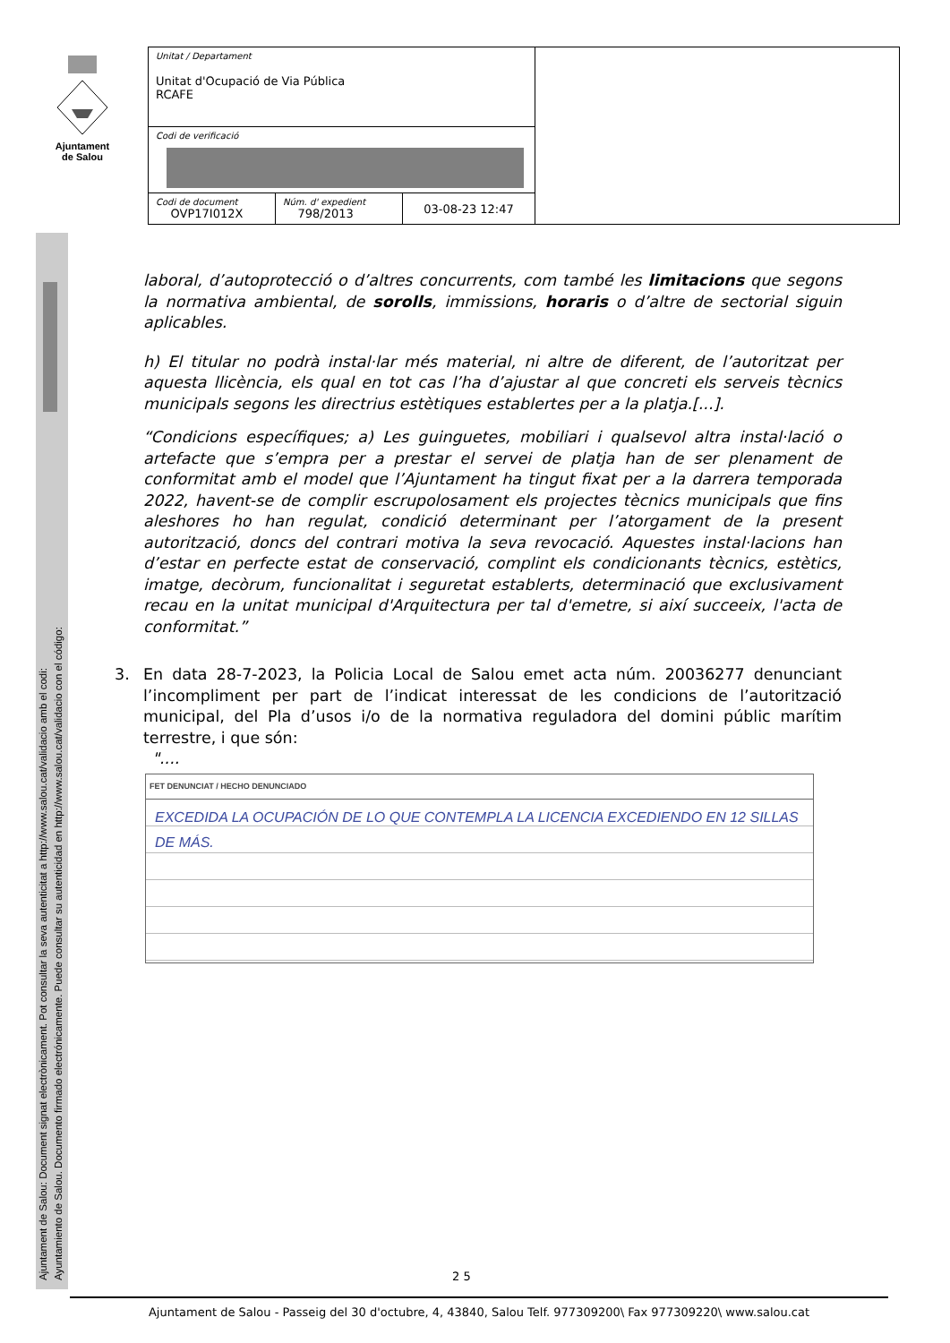Ajuntament
de Salou
Ajuntament de Salou: Document signat electrònicament. Pot consultar la seva autenticitat a http://www.salou.cat/validacio amb el codi:
Ayuntamiento de Salou. Documento firmado electrónicamente. Puede consultar su autenticidad en http://www.salou.cat/validacio con el código:
| Unitat / Departament Unitat d'Ocupació de Via Pública RCAFE | | | |
| Codi de verificació | | | |
| Codi de document OVP17I012X | Núm. d' expedient 798/2013 | 03-08-23 12:47 | |
laboral, d’autoprotecció o d’altres concurrents, com també les limitacions que segons la normativa ambiental, de sorolls, immissions, horaris o d’altre de sectorial siguin aplicables.
h) El titular no podrà instal·lar més material, ni altre de diferent, de l’autoritzat per aquesta llicència, els qual en tot cas l’ha d’ajustar al que concreti els serveis tècnics municipals segons les directrius estètiques establertes per a la platja.[...].
“Condicions específiques; a) Les guinguetes, mobiliari i qualsevol altra instal·lació o artefacte que s’empra per a prestar el servei de platja han de ser plenament de conformitat amb el model que l’Ajuntament ha tingut fixat per a la darrera temporada 2022, havent-se de complir escrupolosament els projectes tècnics municipals que fins aleshores ho han regulat, condició determinant per l’atorgament de la present autorització, doncs del contrari motiva la seva revocació. Aquestes instal·lacions han d’estar en perfecte estat de conservació, complint els condicionants tècnics, estètics, imatge, decòrum, funcionalitat i seguretat establerts, determinació que exclusivament recau en la unitat municipal d'Arquitectura per tal d'emetre, si així succeeix, l'acta de conformitat.”
3. En data 28-7-2023, la Policia Local de Salou emet acta núm. 20036277 denunciant l’incompliment per part de l’indicat interessat de les condicions de l’autorització municipal, del Pla d’usos i/o de la normativa reguladora del domini públic marítim terrestre, i que són:
"....
FET DENUNCIAT / HECHO DENUNCIADO
EXCEDIDA LA OCUPACIÓN DE LO QUE CONTEMPLA LA LICENCIA EXCEDIENDO EN 12 SILLAS DE MÁS.
2 5
Ajuntament de Salou - Passeig del 30 d'octubre, 4, 43840, Salou Telf. 977309200\ Fax 977309220\ www.salou.cat